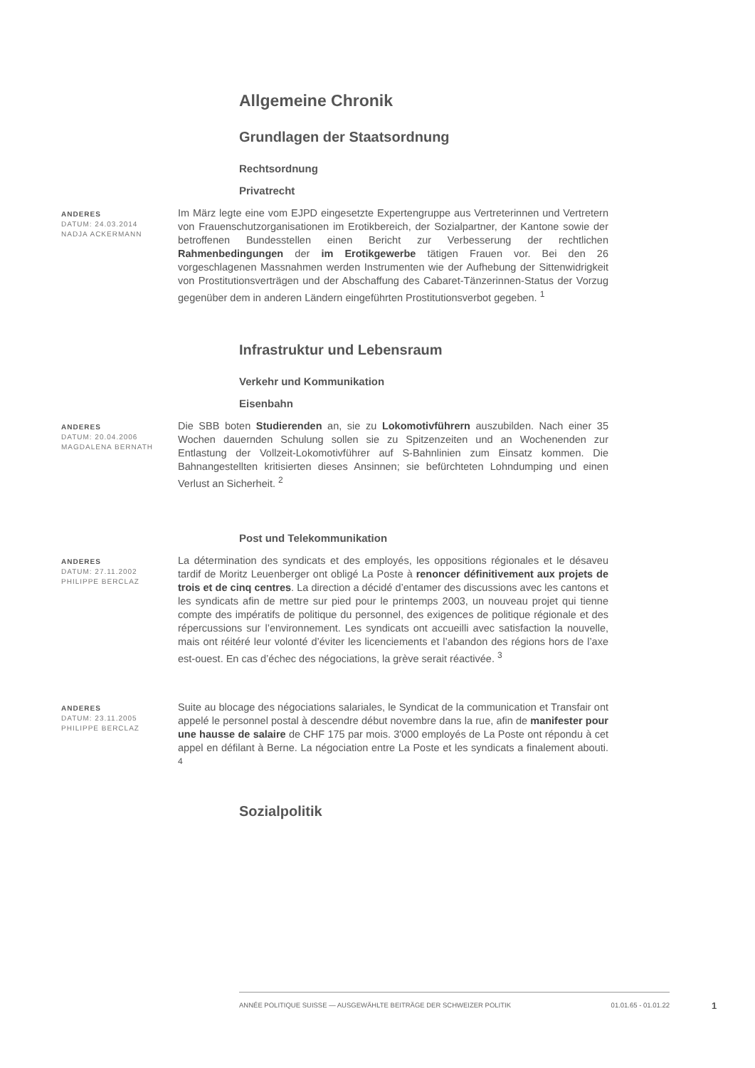Allgemeine Chronik
Grundlagen der Staatsordnung
Rechtsordnung
Privatrecht
ANDERES
DATUM: 24.03.2014
NADJA ACKERMANN
Im März legte eine vom EJPD eingesetzte Expertengruppe aus Vertreterinnen und Vertretern von Frauenschutzorganisationen im Erotikbereich, der Sozialpartner, der Kantone sowie der betroffenen Bundesstellen einen Bericht zur Verbesserung der rechtlichen Rahmenbedingungen der im Erotikgewerbe tätigen Frauen vor. Bei den 26 vorgeschlagenen Massnahmen werden Instrumenten wie der Aufhebung der Sittenwidrigkeit von Prostitutionsverträgen und der Abschaffung des Cabaret-Tänzerinnen-Status der Vorzug gegenüber dem in anderen Ländern eingeführten Prostitutionsverbot gegeben. <sup>1</sup>
Infrastruktur und Lebensraum
Verkehr und Kommunikation
Eisenbahn
ANDERES
DATUM: 20.04.2006
MAGDALENA BERNATH
Die SBB boten Studierenden an, sie zu Lokomotivführern auszubilden. Nach einer 35 Wochen dauernden Schulung sollen sie zu Spitzenzeiten und an Wochenenden zur Entlastung der Vollzeit-Lokomotivführer auf S-Bahnlinien zum Einsatz kommen. Die Bahnangestellten kritisierten dieses Ansinnen; sie befürchteten Lohndumping und einen Verlust an Sicherheit. <sup>2</sup>
Post und Telekommunikation
ANDERES
DATUM: 27.11.2002
PHILIPPE BERCLAZ
La détermination des syndicats et des employés, les oppositions régionales et le désaveu tardif de Moritz Leuenberger ont obligé La Poste à renoncer définitivement aux projets de trois et de cinq centres. La direction a décidé d’entamer des discussions avec les cantons et les syndicats afin de mettre sur pied pour le printemps 2003, un nouveau projet qui tienne compte des impératifs de politique du personnel, des exigences de politique régionale et des répercussions sur l’environnement. Les syndicats ont accueilli avec satisfaction la nouvelle, mais ont réitéré leur volonté d’éviter les licenciements et l’abandon des régions hors de l’axe est-ouest. En cas d’échec des négociations, la grève serait réactivée. <sup>3</sup>
ANDERES
DATUM: 23.11.2005
PHILIPPE BERCLAZ
Suite au blocage des négociations salariales, le Syndicat de la communication et Transfair ont appelé le personnel postal à descendre début novembre dans la rue, afin de manifester pour une hausse de salaire de CHF 175 par mois. 3'000 employés de La Poste ont répondu à cet appel en défilant à Berne. La négociation entre La Poste et les syndicats a finalement abouti. <sup>4</sup>
Sozialpolitik
ANNÉE POLITIQUE SUISSE — AUSGEWÄHLTE BEITRÄGE DER SCHWEIZER POLITIK 01.01.65 - 01.01.22
1